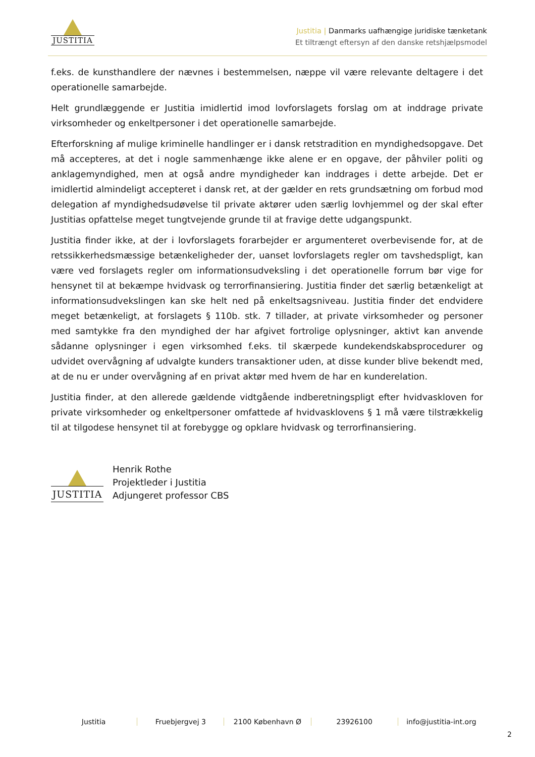JUSTITIA
Justitia | Danmarks uafhængige juridiske tænketank
Et tiltrængt eftersyn af den danske retshjælpsmodel
f.eks. de kunsthandlere der nævnes i bestemmelsen, næppe vil være relevante deltagere i det operationelle samarbejde.
Helt grundlæggende er Justitia imidlertid imod lovforslagets forslag om at inddrage private virksomheder og enkeltpersoner i det operationelle samarbejde.
Efterforskning af mulige kriminelle handlinger er i dansk retstradition en myndighedsopgave. Det må accepteres, at det i nogle sammenhænge ikke alene er en opgave, der påhviler politi og anklagemyndighed, men at også andre myndigheder kan inddrages i dette arbejde. Det er imidlertid almindeligt accepteret i dansk ret, at der gælder en rets grundsætning om forbud mod delegation af myndighedsudøvelse til private aktører uden særlig lovhjemmel og der skal efter Justitias opfattelse meget tungtvejende grunde til at fravige dette udgangspunkt.
Justitia finder ikke, at der i lovforslagets forarbejder er argumenteret overbevisende for, at de retssikkerhedsmæssige betænkeligheder der, uanset lovforslagets regler om tavshedspligt, kan være ved forslagets regler om informationsudveksling i det operationelle forrum bør vige for hensynet til at bekæmpe hvidvask og terrorfinansiering. Justitia finder det særlig betænkeligt at informationsudvekslingen kan ske helt ned på enkeltsagsniveau. Justitia finder det endvidere meget betænkeligt, at forslagets § 110b. stk. 7 tillader, at private virksomheder og personer med samtykke fra den myndighed der har afgivet fortrolige oplysninger, aktivt kan anvende sådanne oplysninger i egen virksomhed f.eks. til skærpede kundekendskabsprocedurer og udvidet overvågning af udvalgte kunders transaktioner uden, at disse kunder blive bekendt med, at de nu er under overvågning af en privat aktør med hvem de har en kunderelation.
Justitia finder, at den allerede gældende vidtgående indberetningspligt efter hvidvaskloven for private virksomheder og enkeltpersoner omfattede af hvidvasklovens § 1 må være tilstrækkelig til at tilgodese hensynet til at forebygge og opklare hvidvask og terrorfinansiering.
JUSTITIA
Henrik Rothe
Projektleder i Justitia
Adjungeret professor CBS
Justitia Fruebjergvej 3 2100 København Ø 23926100 info@justitia-int.org
2